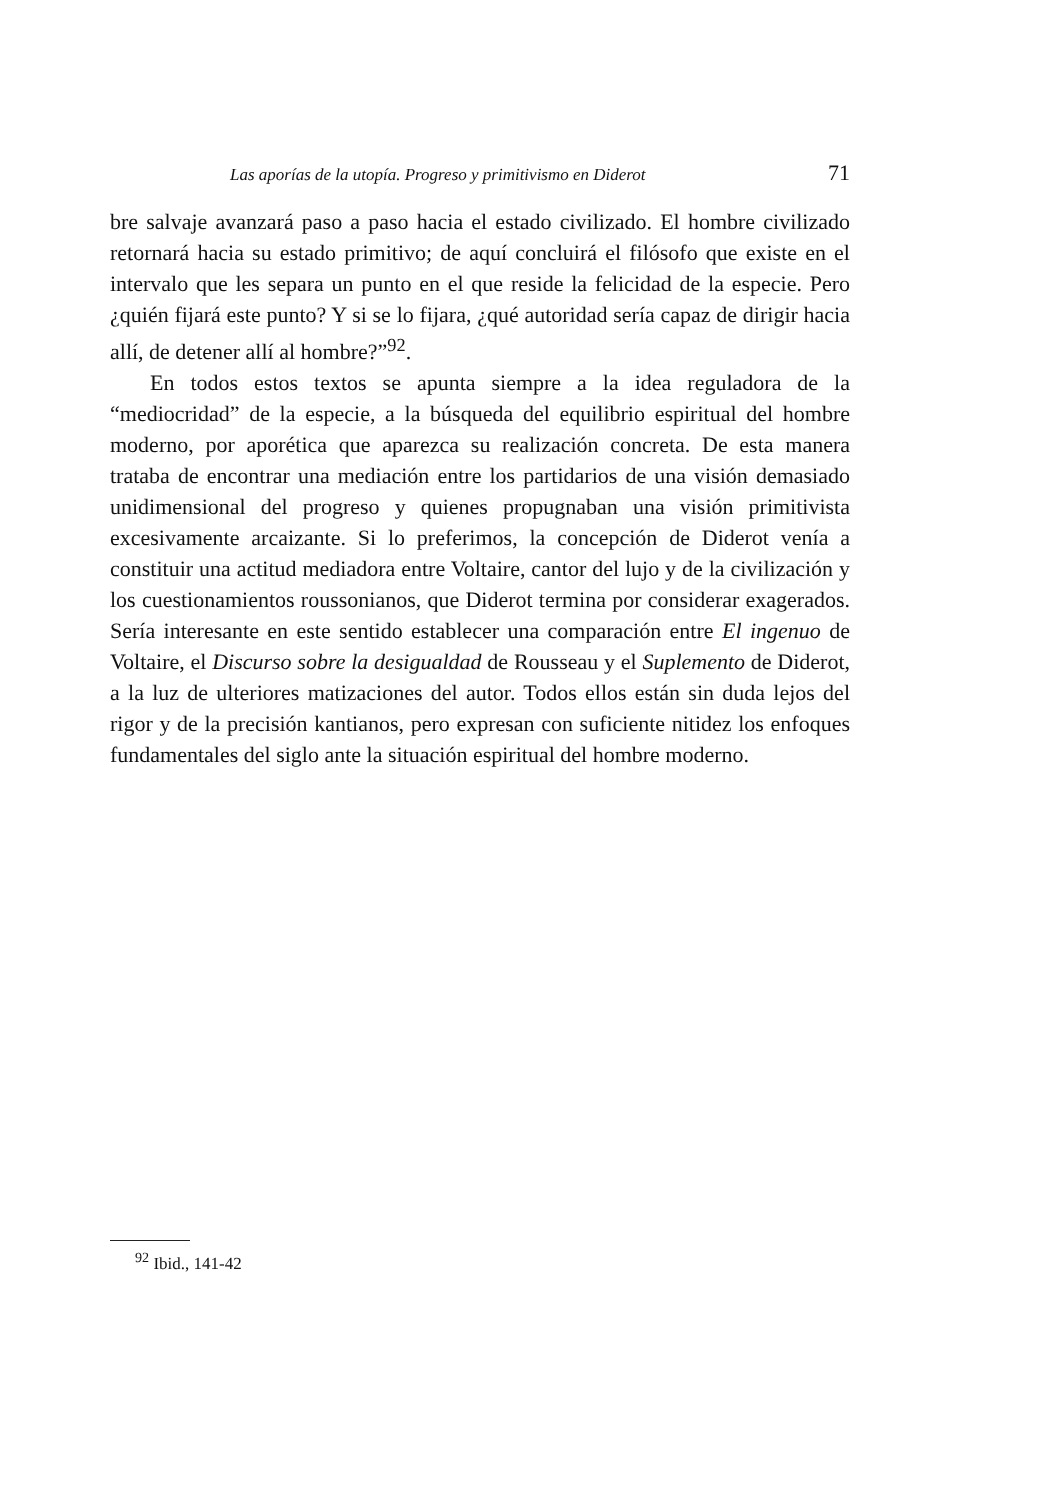Las aporías de la utopía. Progreso y primitivismo en Diderot 71
bre salvaje avanzará paso a paso hacia el estado civilizado. El hombre civilizado retornará hacia su estado primitivo; de aquí concluirá el filósofo que existe en el intervalo que les separa un punto en el que reside la felicidad de la especie. Pero ¿quién fijará este punto? Y si se lo fijara, ¿qué autoridad sería capaz de dirigir hacia allí, de detener allí al hombre?”<sup>92</sup>.
En todos estos textos se apunta siempre a la idea reguladora de la “mediocridad” de la especie, a la búsqueda del equilibrio espiritual del hombre moderno, por aporética que aparezca su realización concreta. De esta manera trataba de encontrar una mediación entre los partidarios de una visión demasiado unidimensional del progreso y quienes propugnaban una visión primitivista excesivamente arcaizante. Si lo preferimos, la concepción de Diderot venía a constituir una actitud mediadora entre Voltaire, cantor del lujo y de la civilización y los cuestionamientos roussonianos, que Diderot termina por considerar exagerados. Sería interesante en este sentido establecer una comparación entre El ingenuo de Voltaire, el Discurso sobre la desigualdad de Rousseau y el Suplemento de Diderot, a la luz de ulteriores matizaciones del autor. Todos ellos están sin duda lejos del rigor y de la precisión kantianos, pero expresan con suficiente nitidez los enfoques fundamentales del siglo ante la situación espiritual del hombre moderno.
<sup>92</sup> Ibid., 141-42